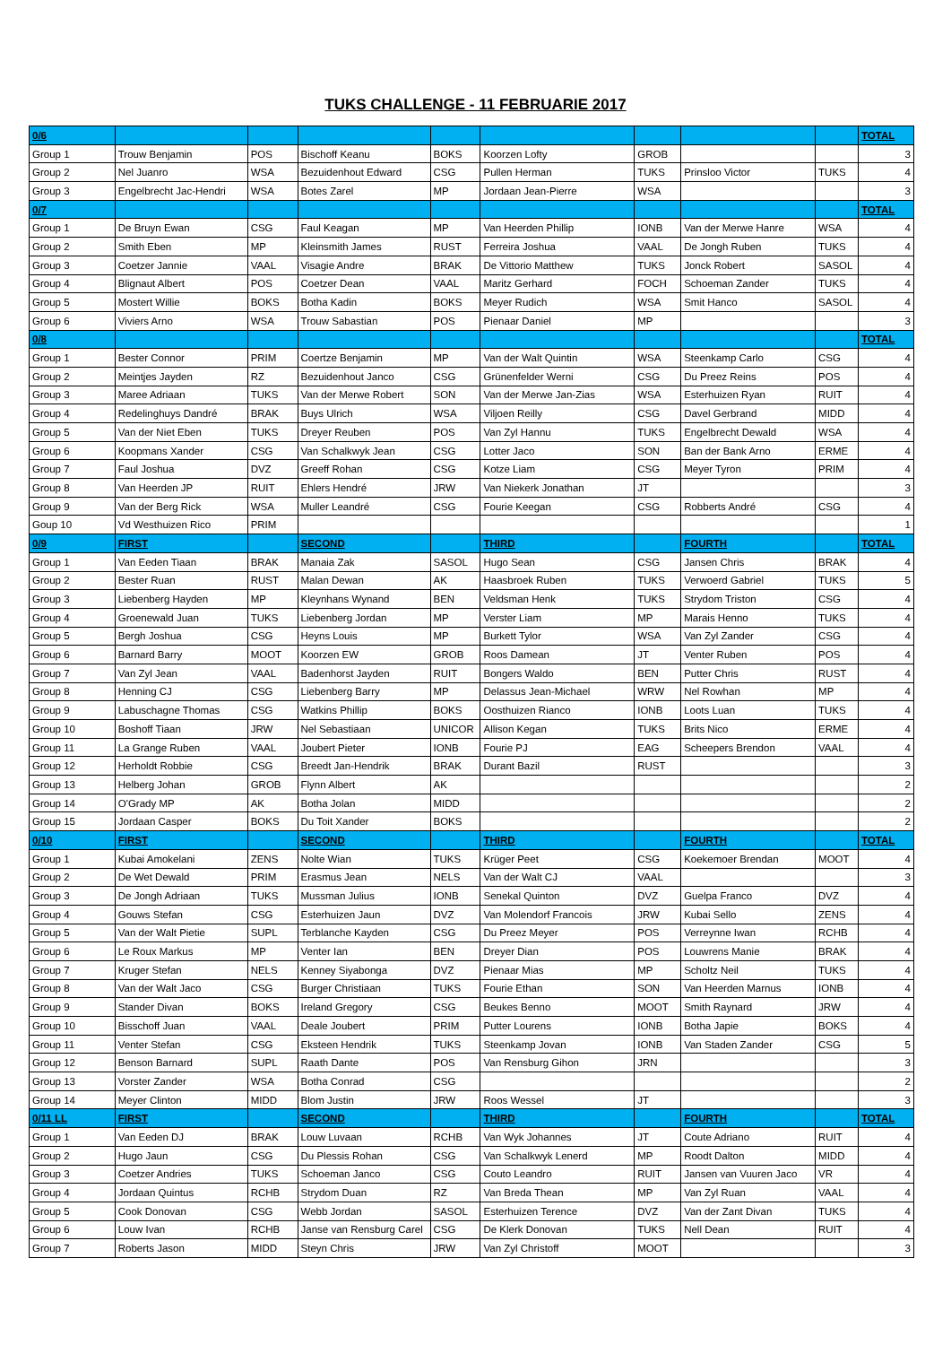TUKS CHALLENGE - 11 FEBRUARIE 2017
| 0/6 | | | | | | | | | TOTAL |
| Group 1 | Trouw Benjamin | POS | Bischoff Keanu | BOKS | Koorzen Lofty | GROB | | | 3 |
| Group 2 | Nel Juanro | WSA | Bezuidenhout Edward | CSG | Pullen Herman | TUKS | Prinsloo Victor | TUKS | 4 |
| Group 3 | Engelbrecht Jac-Hendri | WSA | Botes Zarel | MP | Jordaan Jean-Pierre | WSA | | | 3 |
| 0/7 | | | | | | | | | TOTAL |
| Group 1 | De Bruyn Ewan | CSG | Faul Keagan | MP | Van Heerden Phillip | IONB | Van der Merwe Hanre | WSA | 4 |
| Group 2 | Smith Eben | MP | Kleinsmith James | RUST | Ferreira Joshua | VAAL | De Jongh Ruben | TUKS | 4 |
| Group 3 | Coetzer Jannie | VAAL | Visagie Andre | BRAK | De Vittorio Matthew | TUKS | Jonck Robert | SASOL | 4 |
| Group 4 | Blignaut Albert | POS | Coetzer Dean | VAAL | Maritz Gerhard | FOCH | Schoeman Zander | TUKS | 4 |
| Group 5 | Mostert Willie | BOKS | Botha Kadin | BOKS | Meyer Rudich | WSA | Smit Hanco | SASOL | 4 |
| Group 6 | Viviers Arno | WSA | Trouw Sabastian | POS | Pienaar Daniel | MP | | | 3 |
| 0/8 | | | | | | | | | TOTAL |
| Group 1 | Bester Connor | PRIM | Coertze Benjamin | MP | Van der Walt Quintin | WSA | Steenkamp Carlo | CSG | 4 |
| Group 2 | Meintjes Jayden | RZ | Bezuidenhout Janco | CSG | Grünenfelder Werni | CSG | Du Preez Reins | POS | 4 |
| Group 3 | Maree Adriaan | TUKS | Van der Merwe Robert | SON | Van der Merwe Jan-Zias | WSA | Esterhuizen Ryan | RUIT | 4 |
| Group 4 | Redelinghuys Dandré | BRAK | Buys Ulrich | WSA | Viljoen Reilly | CSG | Davel Gerbrand | MIDD | 4 |
| Group 5 | Van der Niet Eben | TUKS | Dreyer Reuben | POS | Van Zyl Hannu | TUKS | Engelbrecht Dewald | WSA | 4 |
| Group 6 | Koopmans Xander | CSG | Van Schalkwyk Jean | CSG | Lotter Jaco | SON | Ban der Bank Arno | ERME | 4 |
| Group 7 | Faul Joshua | DVZ | Greeff Rohan | CSG | Kotze Liam | CSG | Meyer Tyron | PRIM | 4 |
| Group 8 | Van Heerden JP | RUIT | Ehlers Hendré | JRW | Van Niekerk Jonathan | JT | | | 3 |
| Group 9 | Van der Berg Rick | WSA | Muller Leandré | CSG | Fourie Keegan | CSG | Robberts André | CSG | 4 |
| Goup 10 | Vd Westhuizen Rico | PRIM | | | | | | | 1 |
| 0/9 | FIRST | | SECOND | | THIRD | | FOURTH | | TOTAL |
| Group 1 | Van Eeden Tiaan | BRAK | Manaia Zak | SASOL | Hugo Sean | CSG | Jansen Chris | BRAK | 4 |
| Group 2 | Bester Ruan | RUST | Malan Dewan | AK | Haasbroek Ruben | TUKS | Verwoerd Gabriel | TUKS | 5 |
| Group 3 | Liebenberg Hayden | MP | Kleynhans Wynand | BEN | Veldsman Henk | TUKS | Strydom Triston | CSG | 4 |
| Group 4 | Groenewald Juan | TUKS | Liebenberg Jordan | MP | Verster Liam | MP | Marais Henno | TUKS | 4 |
| Group 5 | Bergh Joshua | CSG | Heyns Louis | MP | Burkett Tylor | WSA | Van Zyl Zander | CSG | 4 |
| Group 6 | Barnard Barry | MOOT | Koorzen EW | GROB | Roos Damean | JT | Venter Ruben | POS | 4 |
| Group 7 | Van Zyl Jean | VAAL | Badenhorst Jayden | RUIT | Bongers Waldo | BEN | Putter Chris | RUST | 4 |
| Group 8 | Henning CJ | CSG | Liebenberg Barry | MP | Delassus Jean-Michael | WRW | Nel Rowhan | MP | 4 |
| Group 9 | Labuschagne Thomas | CSG | Watkins Phillip | BOKS | Oosthuizen Rianco | IONB | Loots Luan | TUKS | 4 |
| Group 10 | Boshoff Tiaan | JRW | Nel Sebastiaan | UNICOR | Allison Kegan | TUKS | Brits Nico | ERME | 4 |
| Group 11 | La Grange Ruben | VAAL | Joubert Pieter | IONB | Fourie PJ | EAG | Scheepers Brendon | VAAL | 4 |
| Group 12 | Herholdt Robbie | CSG | Breedt Jan-Hendrik | BRAK | Durant Bazil | RUST | | | 3 |
| Group 13 | Helberg Johan | GROB | Flynn Albert | AK | | | | | 2 |
| Group 14 | O'Grady MP | AK | Botha Jolan | MIDD | | | | | 2 |
| Group 15 | Jordaan Casper | BOKS | Du Toit Xander | BOKS | | | | | 2 |
| 0/10 | FIRST | | SECOND | | THIRD | | FOURTH | | TOTAL |
| Group 1 | Kubai Amokelani | ZENS | Nolte Wian | TUKS | Krüger Peet | CSG | Koekemoer Brendan | MOOT | 4 |
| Group 2 | De Wet Dewald | PRIM | Erasmus Jean | NELS | Van der Walt CJ | VAAL | | | 3 |
| Group 3 | De Jongh Adriaan | TUKS | Mussman Julius | IONB | Senekal Quinton | DVZ | Guelpa Franco | DVZ | 4 |
| Group 4 | Gouws Stefan | CSG | Esterhuizen Jaun | DVZ | Van Molendorf Francois | JRW | Kubai Sello | ZENS | 4 |
| Group 5 | Van der Walt Pietie | SUPL | Terblanche Kayden | CSG | Du Preez Meyer | POS | Verreynne Iwan | RCHB | 4 |
| Group 6 | Le Roux Markus | MP | Venter Ian | BEN | Dreyer Dian | POS | Louwrens Manie | BRAK | 4 |
| Group 7 | Kruger Stefan | NELS | Kenney Siyabonga | DVZ | Pienaar Mias | MP | Scholtz Neil | TUKS | 4 |
| Group 8 | Van der Walt Jaco | CSG | Burger Christiaan | TUKS | Fourie Ethan | SON | Van Heerden Marnus | IONB | 4 |
| Group 9 | Stander Divan | BOKS | Ireland Gregory | CSG | Beukes Benno | MOOT | Smith Raynard | JRW | 4 |
| Group 10 | Bisschoff Juan | VAAL | Deale Joubert | PRIM | Putter Lourens | IONB | Botha Japie | BOKS | 4 |
| Group 11 | Venter Stefan | CSG | Eksteen Hendrik | TUKS | Steenkamp Jovan | IONB | Van Staden Zander | CSG | 5 |
| Group 12 | Benson Barnard | SUPL | Raath Dante | POS | Van Rensburg Gihon | JRN | | | 3 |
| Group 13 | Vorster Zander | WSA | Botha Conrad | CSG | | | | | 2 |
| Group 14 | Meyer Clinton | MIDD | Blom Justin | JRW | Roos Wessel | JT | | | 3 |
| 0/11 LL | FIRST | | SECOND | | THIRD | | FOURTH | | TOTAL |
| Group 1 | Van Eeden DJ | BRAK | Louw Luvaan | RCHB | Van Wyk Johannes | JT | Coute Adriano | RUIT | 4 |
| Group 2 | Hugo Jaun | CSG | Du Plessis Rohan | CSG | Van Schalkwyk Lenerd | MP | Roodt Dalton | MIDD | 4 |
| Group 3 | Coetzer Andries | TUKS | Schoeman Janco | CSG | Couto Leandro | RUIT | Jansen van Vuuren Jaco | VR | 4 |
| Group 4 | Jordaan Quintus | RCHB | Strydom Duan | RZ | Van Breda Thean | MP | Van Zyl Ruan | VAAL | 4 |
| Group 5 | Cook Donovan | CSG | Webb Jordan | SASOL | Esterhuizen Terence | DVZ | Van der Zant Divan | TUKS | 4 |
| Group 6 | Louw Ivan | RCHB | Janse van Rensburg Carel | CSG | De Klerk Donovan | TUKS | Nell Dean | RUIT | 4 |
| Group 7 | Roberts Jason | MIDD | Steyn Chris | JRW | Van Zyl Christoff | MOOT | | | 3 |